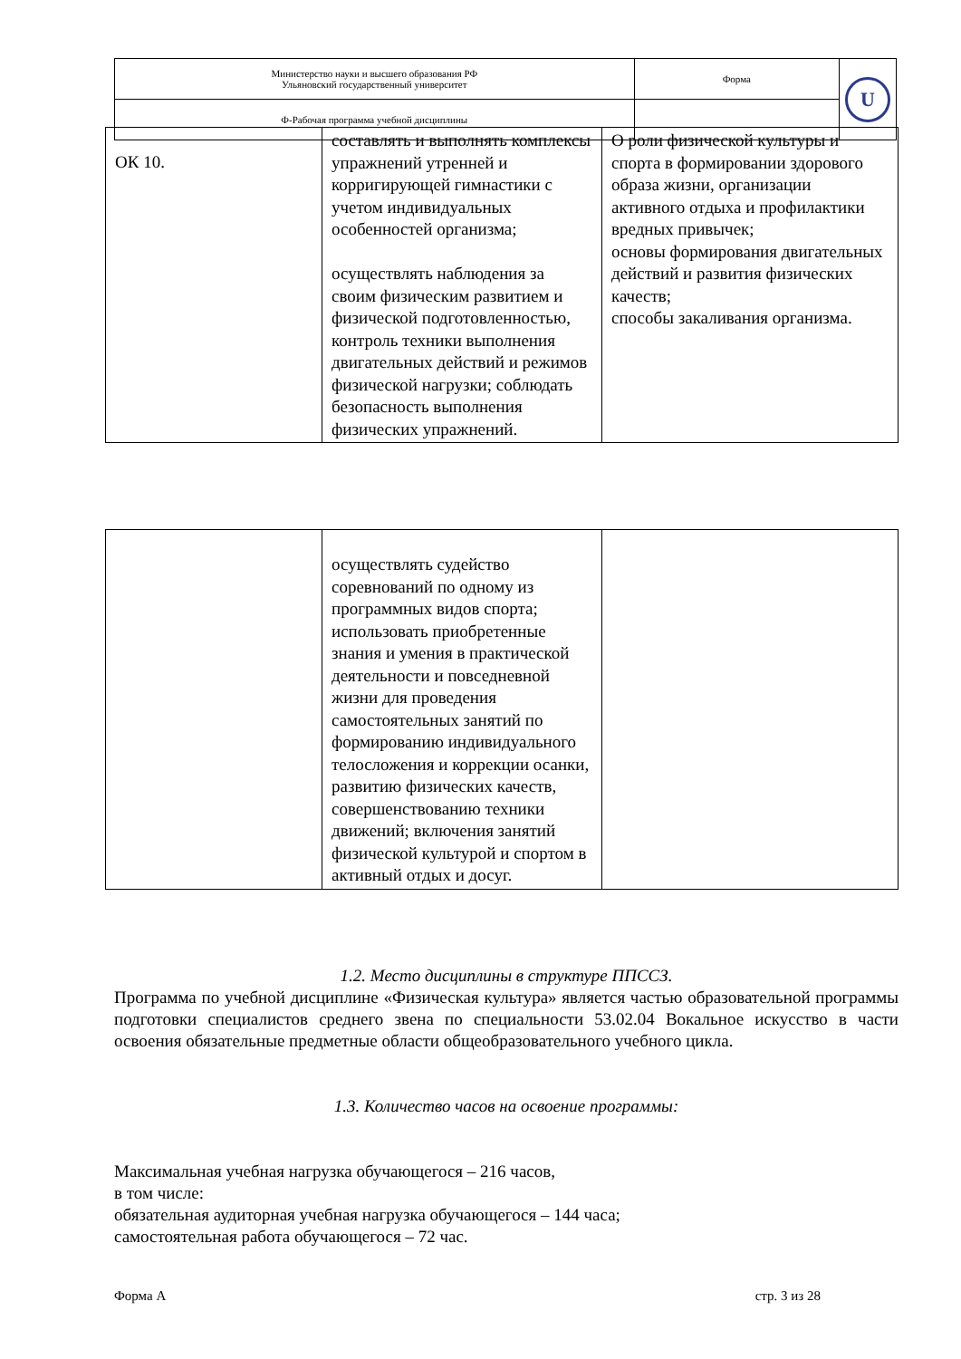| Министерство науки и высшего образования РФ Ульяновский государственный университет | Форма | U |
| Ф-Рабочая программа учебной дисциплины | | |
| ОК 10. | составлять и выполнять комплексы упражнений утренней и корригирующей гимнастики с учетом индивидуальных особенностей организма; осуществлять наблюдения за своим физическим развитием и физической подготовленностью, контроль техники выполнения двигательных действий и режимов физической нагрузки; соблюдать безопасность выполнения физических упражнений. | О роли физической культуры и спорта в формировании здорового образа жизни, организации активного отдыха и профилактики вредных привычек; основы формирования двигательных действий и развития физических качеств; способы закаливания организма. |
| | осуществлять судейство соревнований по одному из программных видов спорта; использовать приобретенные знания и умения в практической деятельности и повседневной жизни для проведения самостоятельных занятий по формированию индивидуального телосложения и коррекции осанки, развитию физических качеств, совершенствованию техники движений; включения занятий физической культурой и спортом в активный отдых и досуг. | |
1.2. Место дисциплины в структуре ППССЗ.
Программа по учебной дисциплине «Физическая культура» является частью образовательной программы подготовки специалистов среднего звена по специальности 53.02.04 Вокальное искусство в части освоения обязательные предметные области общеобразовательного учебного цикла.
1.3. Количество часов на освоение программы:
Максимальная учебная нагрузка обучающегося – 216 часов,
в том числе:
обязательная аудиторная учебная нагрузка обучающегося – 144 часа;
самостоятельная работа обучающегося – 72 час.
Форма А стр. 3 из 28